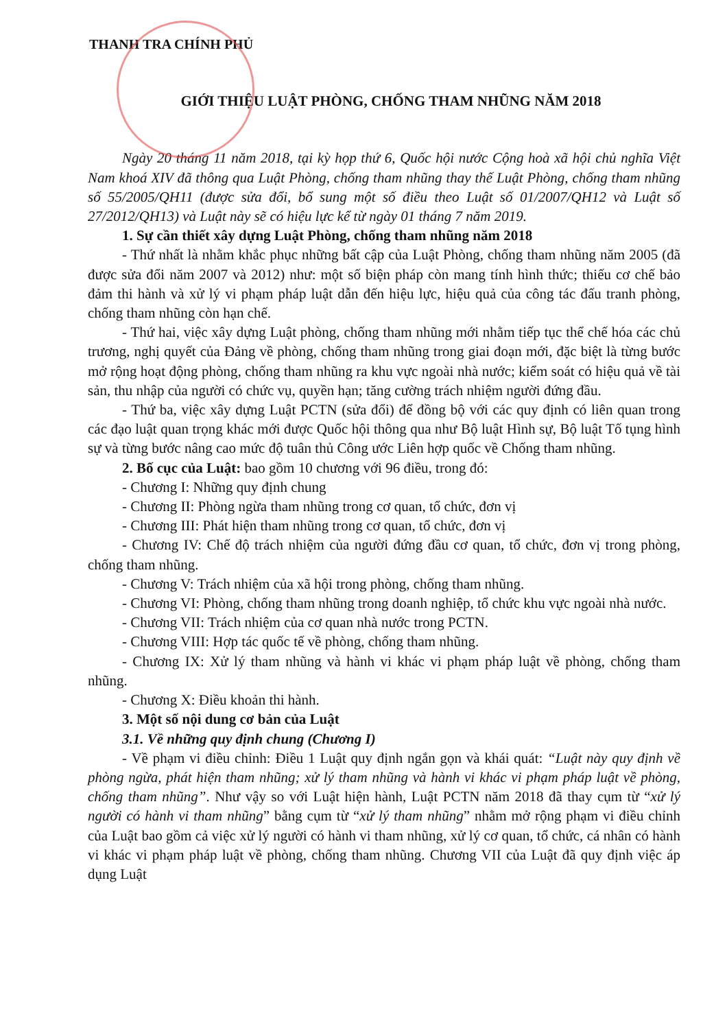THANH TRA CHÍNH PHỦ
GIỚI THIỆU LUẬT PHÒNG, CHỐNG THAM NHŨNG NĂM 2018
Ngày 20 tháng 11 năm 2018, tại kỳ họp thứ 6, Quốc hội nước Cộng hoà xã hội chủ nghĩa Việt Nam khoá XIV đã thông qua Luật Phòng, chống tham nhũng thay thế Luật Phòng, chống tham nhũng số 55/2005/QH11 (được sửa đổi, bổ sung một số điều theo Luật số 01/2007/QH12 và Luật số 27/2012/QH13) và Luật này sẽ có hiệu lực kể từ ngày 01 tháng 7 năm 2019.
1. Sự cần thiết xây dựng Luật Phòng, chống tham nhũng năm 2018
- Thứ nhất là nhằm khắc phục những bất cập của Luật Phòng, chống tham nhũng năm 2005 (đã được sửa đổi năm 2007 và 2012) như: một số biện pháp còn mang tính hình thức; thiếu cơ chế bảo đảm thi hành và xử lý vi phạm pháp luật dẫn đến hiệu lực, hiệu quả của công tác đấu tranh phòng, chống tham nhũng còn hạn chế.
- Thứ hai, việc xây dựng Luật phòng, chống tham nhũng mới nhằm tiếp tục thể chế hóa các chủ trương, nghị quyết của Đảng về phòng, chống tham nhũng trong giai đoạn mới, đặc biệt là từng bước mở rộng hoạt động phòng, chống tham nhũng ra khu vực ngoài nhà nước; kiểm soát có hiệu quả về tài sản, thu nhập của người có chức vụ, quyền hạn; tăng cường trách nhiệm người đứng đầu.
- Thứ ba, việc xây dựng Luật PCTN (sửa đổi) để đồng bộ với các quy định có liên quan trong các đạo luật quan trọng khác mới được Quốc hội thông qua như Bộ luật Hình sự, Bộ luật Tố tụng hình sự và từng bước nâng cao mức độ tuân thủ Công ước Liên hợp quốc về Chống tham nhũng.
2. Bố cục của Luật: bao gồm 10 chương với 96 điều, trong đó:
- Chương I: Những quy định chung
- Chương II: Phòng ngừa tham nhũng trong cơ quan, tổ chức, đơn vị
- Chương III: Phát hiện tham nhũng trong cơ quan, tổ chức, đơn vị
- Chương IV: Chế độ trách nhiệm của người đứng đầu cơ quan, tổ chức, đơn vị trong phòng, chống tham nhũng.
- Chương V: Trách nhiệm của xã hội trong phòng, chống tham nhũng.
- Chương VI: Phòng, chống tham nhũng trong doanh nghiệp, tổ chức khu vực ngoài nhà nước.
- Chương VII: Trách nhiệm của cơ quan nhà nước trong PCTN.
- Chương VIII: Hợp tác quốc tế về phòng, chống tham nhũng.
- Chương IX: Xử lý tham nhũng và hành vi khác vi phạm pháp luật về phòng, chống tham nhũng.
- Chương X: Điều khoản thi hành.
3. Một số nội dung cơ bản của Luật
3.1. Về những quy định chung (Chương I)
- Về phạm vi điều chỉnh: Điều 1 Luật quy định ngắn gọn và khái quát: “Luật này quy định về phòng ngừa, phát hiện tham nhũng; xử lý tham nhũng và hành vi khác vi phạm pháp luật về phòng, chống tham nhũng”. Như vậy so với Luật hiện hành, Luật PCTN năm 2018 đã thay cụm từ “xử lý người có hành vi tham nhũng” bằng cụm từ “xử lý tham nhũng” nhằm mở rộng phạm vi điều chỉnh của Luật bao gồm cả việc xử lý người có hành vi tham nhũng, xử lý cơ quan, tổ chức, cá nhân có hành vi khác vi phạm pháp luật về phòng, chống tham nhũng. Chương VII của Luật đã quy định việc áp dụng Luật